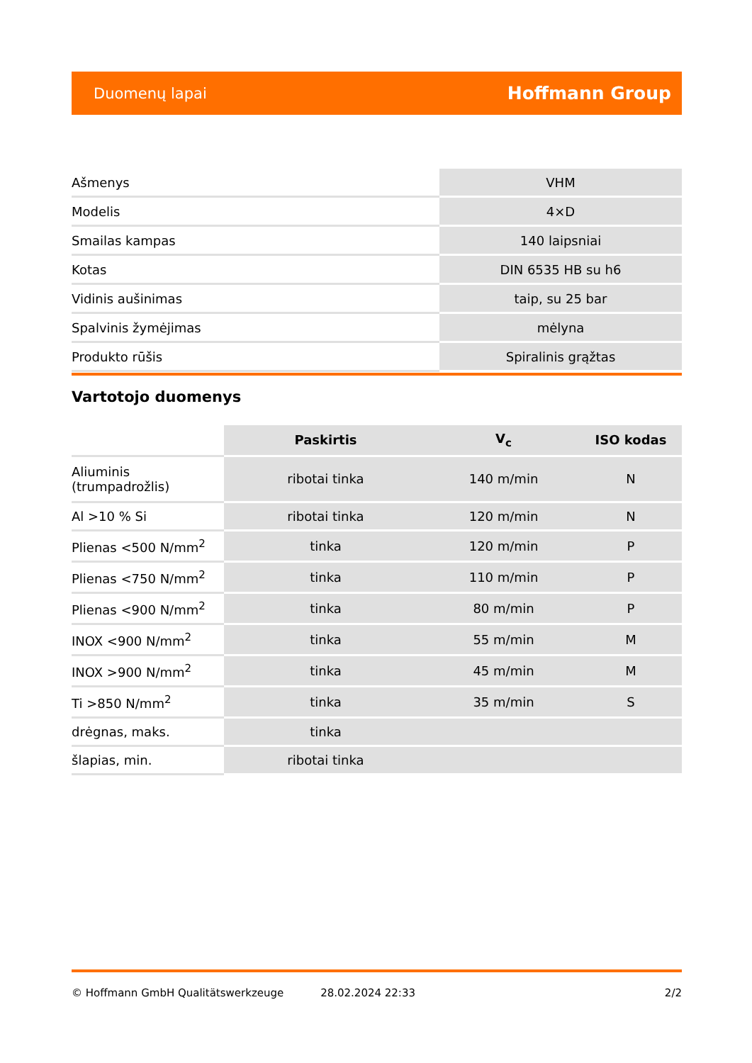Duomenų lapai Hoffmann Group
| Ašmenys | VHM |
| Modelis | 4×D |
| Smailas kampas | 140 laipsniai |
| Kotas | DIN 6535 HB su h6 |
| Vidinis aušinimas | taip, su 25 bar |
| Spalvinis žymėjimas | mėlyna |
| Produkto rūšis | Spiralinis grąžtas |
Vartotojo duomenys
| | Paskirtis | V<sub>c</sub> | ISO kodas |
| --- | --- | --- | --- |
| Aliuminis (trumpadrožlis) | ribotai tinka | 140 m/min | N |
| Al >10 % Si | ribotai tinka | 120 m/min | N |
| Plienas <500 N/mm<sup>2</sup> | tinka | 120 m/min | P |
| Plienas <750 N/mm<sup>2</sup> | tinka | 110 m/min | P |
| Plienas <900 N/mm<sup>2</sup> | tinka | 80 m/min | P |
| INOX <900 N/mm<sup>2</sup> | tinka | 55 m/min | M |
| INOX >900 N/mm<sup>2</sup> | tinka | 45 m/min | M |
| Ti >850 N/mm<sup>2</sup> | tinka | 35 m/min | S |
| drėgnas, maks. | tinka | | |
| šlapias, min. | ribotai tinka | | |
© Hoffmann GmbH Qualitätswerkzeuge 28.02.2024 22:33 2/2